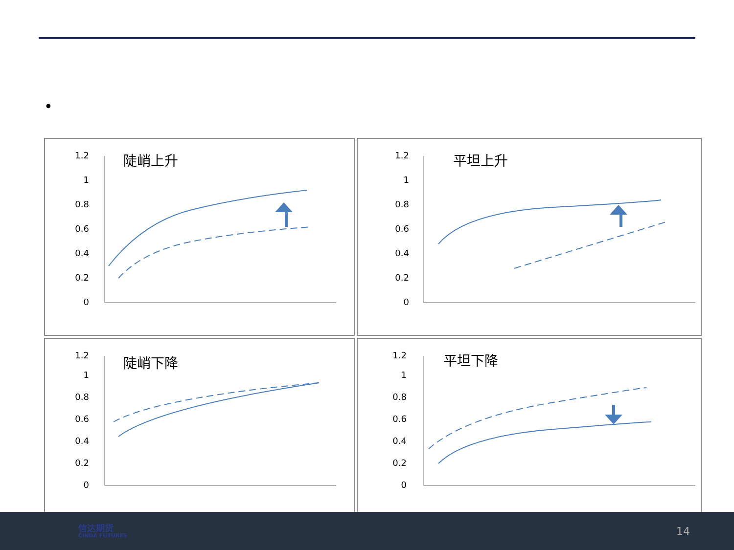•
1.2
1
0.8
0.6
0.4
0.2
0
陡峭上升
1.2
1
0.8
0.6
0.4
0.2
0
平坦上升
1.2
1
0.8
0.6
0.4
0.2
0
陡峭下降
1.2
1
0.8
0.6
0.4
0.2
0
平坦下降
信达期货
CINDA FUTURES
14